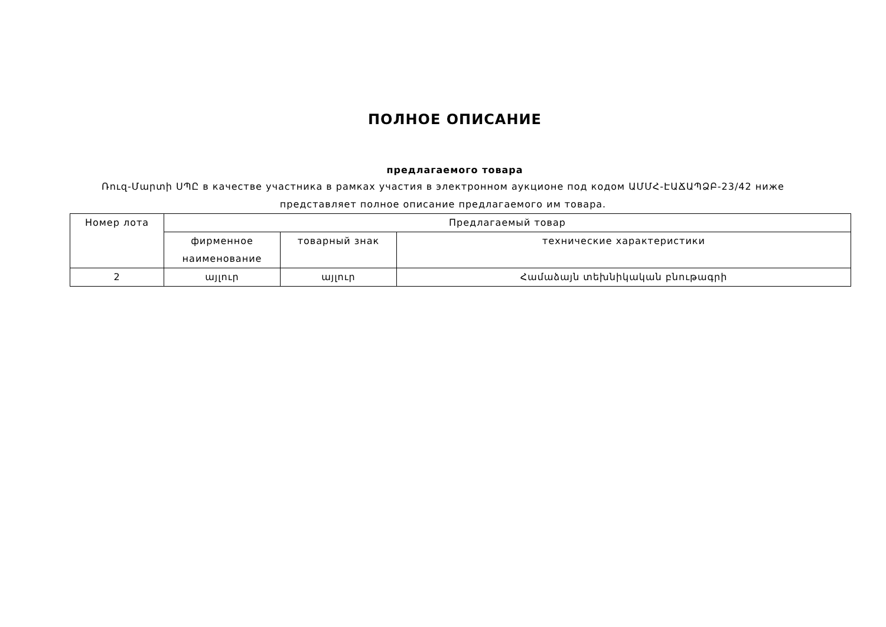ПОЛНОЕ ОПИСАНИЕ
предлагаемого товара
Ռուզ-Մարտի ՍՊԸ в качестве участника в рамках участия в электронном аукционе под кодом ԱՄՄՀ-ԷԱՃԱՊՁԲ-23/42 ниже представляет полное описание предлагаемого им товара.
| Номер лота | Предлагаемый товар | | |
| --- | --- | --- | --- |
| | фирменное наименование | товарный знак | технические характеристики |
| 2 | այլուր | այլուր | Համաձայն տեխնիկական բնութագրի |